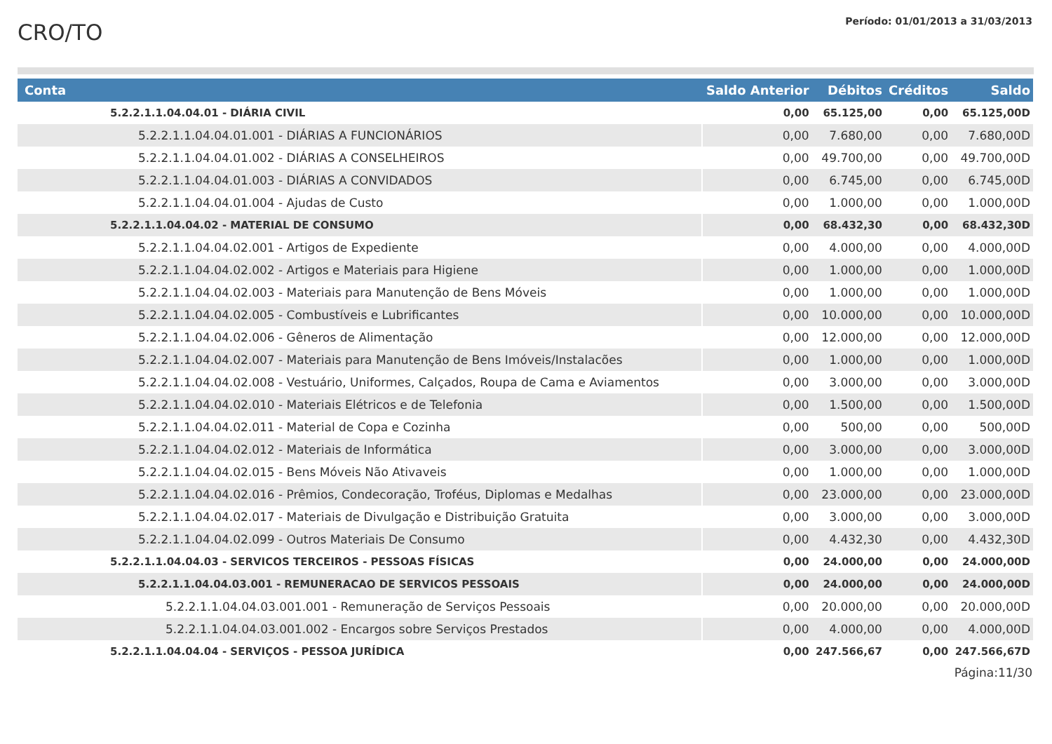CRO/TO
Período: 01/01/2013 a 31/03/2013
| Conta | Saldo Anterior | Débitos | Créditos | Saldo |
| --- | --- | --- | --- | --- |
| 5.2.2.1.1.04.04.01 - DIÁRIA CIVIL | 0,00 | 65.125,00 | 0,00 | 65.125,00D |
| 5.2.2.1.1.04.04.01.001 - DIÁRIAS A FUNCIONÁRIOS | 0,00 | 7.680,00 | 0,00 | 7.680,00D |
| 5.2.2.1.1.04.04.01.002 - DIÁRIAS A CONSELHEIROS | 0,00 | 49.700,00 | 0,00 | 49.700,00D |
| 5.2.2.1.1.04.04.01.003 - DIÁRIAS A CONVIDADOS | 0,00 | 6.745,00 | 0,00 | 6.745,00D |
| 5.2.2.1.1.04.04.01.004 - Ajudas de Custo | 0,00 | 1.000,00 | 0,00 | 1.000,00D |
| 5.2.2.1.1.04.04.02 - MATERIAL DE CONSUMO | 0,00 | 68.432,30 | 0,00 | 68.432,30D |
| 5.2.2.1.1.04.04.02.001 - Artigos de Expediente | 0,00 | 4.000,00 | 0,00 | 4.000,00D |
| 5.2.2.1.1.04.04.02.002 - Artigos e Materiais para Higiene | 0,00 | 1.000,00 | 0,00 | 1.000,00D |
| 5.2.2.1.1.04.04.02.003 - Materiais para Manutenção de Bens Móveis | 0,00 | 1.000,00 | 0,00 | 1.000,00D |
| 5.2.2.1.1.04.04.02.005 - Combustíveis e Lubrificantes | 0,00 | 10.000,00 | 0,00 | 10.000,00D |
| 5.2.2.1.1.04.04.02.006 - Gêneros de Alimentação | 0,00 | 12.000,00 | 0,00 | 12.000,00D |
| 5.2.2.1.1.04.04.02.007 - Materiais para Manutenção de Bens Imóveis/Instalacões | 0,00 | 1.000,00 | 0,00 | 1.000,00D |
| 5.2.2.1.1.04.04.02.008 - Vestuário, Uniformes, Calçados, Roupa de Cama e Aviamentos | 0,00 | 3.000,00 | 0,00 | 3.000,00D |
| 5.2.2.1.1.04.04.02.010 - Materiais Elétricos e de Telefonia | 0,00 | 1.500,00 | 0,00 | 1.500,00D |
| 5.2.2.1.1.04.04.02.011 - Material de Copa e Cozinha | 0,00 | 500,00 | 0,00 | 500,00D |
| 5.2.2.1.1.04.04.02.012 - Materiais de Informática | 0,00 | 3.000,00 | 0,00 | 3.000,00D |
| 5.2.2.1.1.04.04.02.015 - Bens Móveis Não Ativaveis | 0,00 | 1.000,00 | 0,00 | 1.000,00D |
| 5.2.2.1.1.04.04.02.016 - Prêmios, Condecoração, Troféus, Diplomas e Medalhas | 0,00 | 23.000,00 | 0,00 | 23.000,00D |
| 5.2.2.1.1.04.04.02.017 - Materiais de Divulgação e Distribuição Gratuita | 0,00 | 3.000,00 | 0,00 | 3.000,00D |
| 5.2.2.1.1.04.04.02.099 - Outros Materiais De Consumo | 0,00 | 4.432,30 | 0,00 | 4.432,30D |
| 5.2.2.1.1.04.04.03 - SERVICOS TERCEIROS - PESSOAS FÍSICAS | 0,00 | 24.000,00 | 0,00 | 24.000,00D |
| 5.2.2.1.1.04.04.03.001 - REMUNERACAO DE SERVICOS PESSOAIS | 0,00 | 24.000,00 | 0,00 | 24.000,00D |
| 5.2.2.1.1.04.04.03.001.001 - Remuneração de Serviços Pessoais | 0,00 | 20.000,00 | 0,00 | 20.000,00D |
| 5.2.2.1.1.04.04.03.001.002 - Encargos sobre Serviços Prestados | 0,00 | 4.000,00 | 0,00 | 4.000,00D |
| 5.2.2.1.1.04.04.04 - SERVIÇOS - PESSOA JURÍDICA | 0,00 | 247.566,67 | 0,00 | 247.566,67D |
Página:11/30